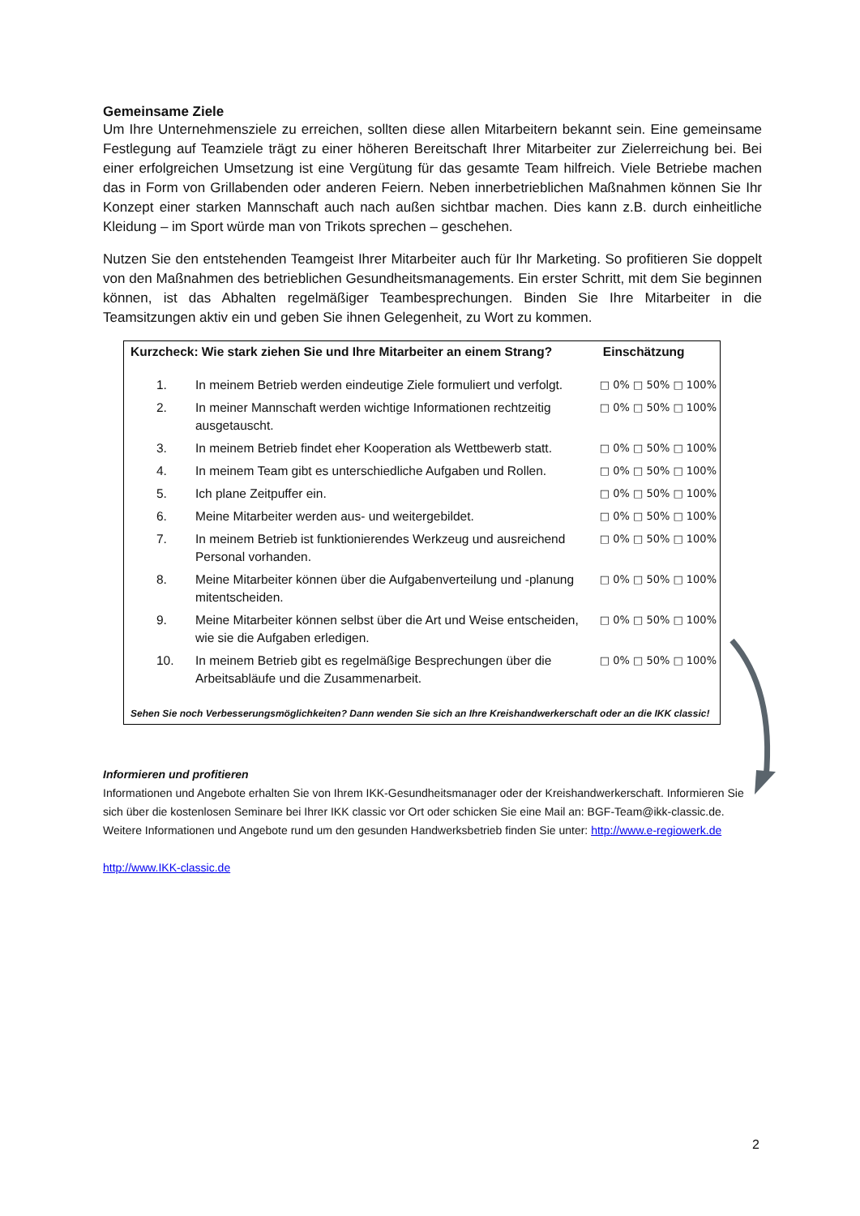Gemeinsame Ziele
Um Ihre Unternehmensziele zu erreichen, sollten diese allen Mitarbeitern bekannt sein. Eine gemeinsame Festlegung auf Teamziele trägt zu einer höheren Bereitschaft Ihrer Mitarbeiter zur Zielerreichung bei. Bei einer erfolgreichen Umsetzung ist eine Vergütung für das gesamte Team hilfreich. Viele Betriebe machen das in Form von Grillabenden oder anderen Feiern. Neben innerbetrieblichen Maßnahmen können Sie Ihr Konzept einer starken Mannschaft auch nach außen sichtbar machen. Dies kann z.B. durch einheitliche Kleidung – im Sport würde man von Trikots sprechen – geschehen.
Nutzen Sie den entstehenden Teamgeist Ihrer Mitarbeiter auch für Ihr Marketing. So profitieren Sie doppelt von den Maßnahmen des betrieblichen Gesundheitsmanagements. Ein erster Schritt, mit dem Sie beginnen können, ist das Abhalten regelmäßiger Teambesprechungen. Binden Sie Ihre Mitarbeiter in die Teamsitzungen aktiv ein und geben Sie ihnen Gelegenheit, zu Wort zu kommen.
| Kurzcheck: Wie stark ziehen Sie und Ihre Mitarbeiter an einem Strang? | | Einschätzung |
| --- | --- | --- |
| 1. | In meinem Betrieb werden eindeutige Ziele formuliert und verfolgt. | □ 0% □ 50% □ 100% |
| 2. | In meiner Mannschaft werden wichtige Informationen rechtzeitig ausgetauscht. | □ 0% □ 50% □ 100% |
| 3. | In meinem Betrieb findet eher Kooperation als Wettbewerb statt. | □ 0% □ 50% □ 100% |
| 4. | In meinem Team gibt es unterschiedliche Aufgaben und Rollen. | □ 0% □ 50% □ 100% |
| 5. | Ich plane Zeitpuffer ein. | □ 0% □ 50% □ 100% |
| 6. | Meine Mitarbeiter werden aus- und weitergebildet. | □ 0% □ 50% □ 100% |
| 7. | In meinem Betrieb ist funktionierendes Werkzeug und ausreichend Personal vorhanden. | □ 0% □ 50% □ 100% |
| 8. | Meine Mitarbeiter können über die Aufgabenverteilung und -planung mitentscheiden. | □ 0% □ 50% □ 100% |
| 9. | Meine Mitarbeiter können selbst über die Art und Weise entscheiden, wie sie die Aufgaben erledigen. | □ 0% □ 50% □ 100% |
| 10. | In meinem Betrieb gibt es regelmäßige Besprechungen über die Arbeitsabläufe und die Zusammenarbeit. | □ 0% □ 50% □ 100% |
| Sehen Sie noch Verbesserungsmöglichkeiten? Dann wenden Sie sich an Ihre Kreishandwerkerschaft oder an die IKK classic! | | |
Informieren und profitieren
Informationen und Angebote erhalten Sie von Ihrem IKK-Gesundheitsmanager oder der Kreishandwerkerschaft. Informieren Sie sich über die kostenlosen Seminare bei Ihrer IKK classic vor Ort oder schicken Sie eine Mail an: BGF-Team@ikk-classic.de. Weitere Informationen und Angebote rund um den gesunden Handwerksbetrieb finden Sie unter: http://www.e-regiowerk.de
http://www.IKK-classic.de
2